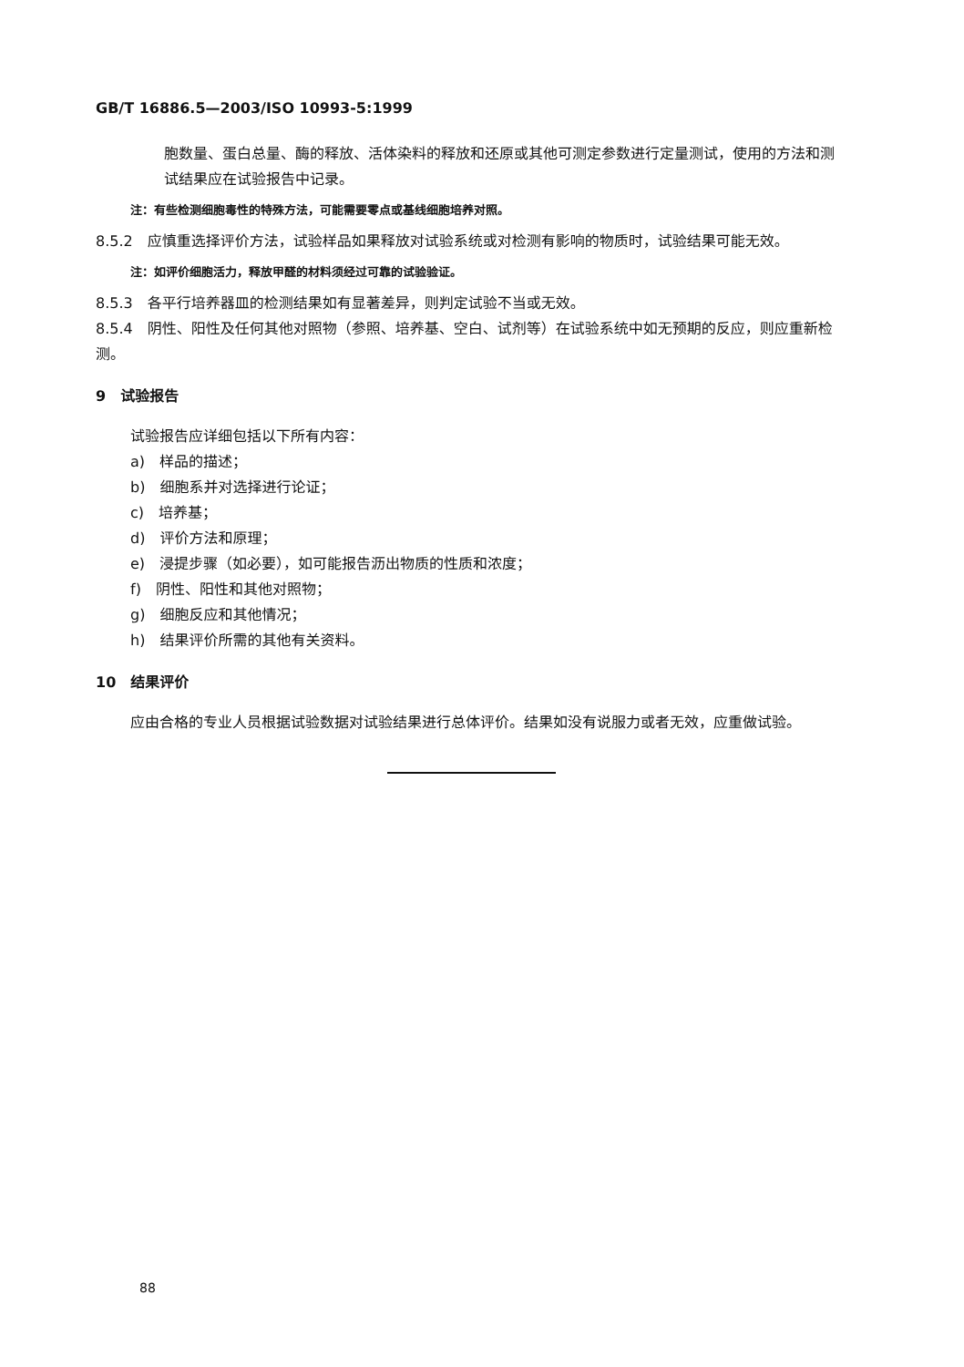GB/T 16886.5—2003/ISO 10993-5:1999
胞数量、蛋白总量、酶的释放、活体染料的释放和还原或其他可测定参数进行定量测试，使用的方法和测试结果应在试验报告中记录。
注：有些检测细胞毒性的特殊方法，可能需要零点或基线细胞培养对照。
8.5.2　应慎重选择评价方法，试验样品如果释放对试验系统或对检测有影响的物质时，试验结果可能无效。
注：如评价细胞活力，释放甲醛的材料须经过可靠的试验验证。
8.5.3　各平行培养器皿的检测结果如有显著差异，则判定试验不当或无效。
8.5.4　阴性、阳性及任何其他对照物（参照、培养基、空白、试剂等）在试验系统中如无预期的反应，则应重新检测。
9　试验报告
试验报告应详细包括以下所有内容：
a)　样品的描述；
b)　细胞系并对选择进行论证；
c)　培养基；
d)　评价方法和原理；
e)　浸提步骤（如必要），如可能报告沥出物质的性质和浓度；
f)　阴性、阳性和其他对照物；
g)　细胞反应和其他情况；
h)　结果评价所需的其他有关资料。
10　结果评价
应由合格的专业人员根据试验数据对试验结果进行总体评价。结果如没有说服力或者无效，应重做试验。
88